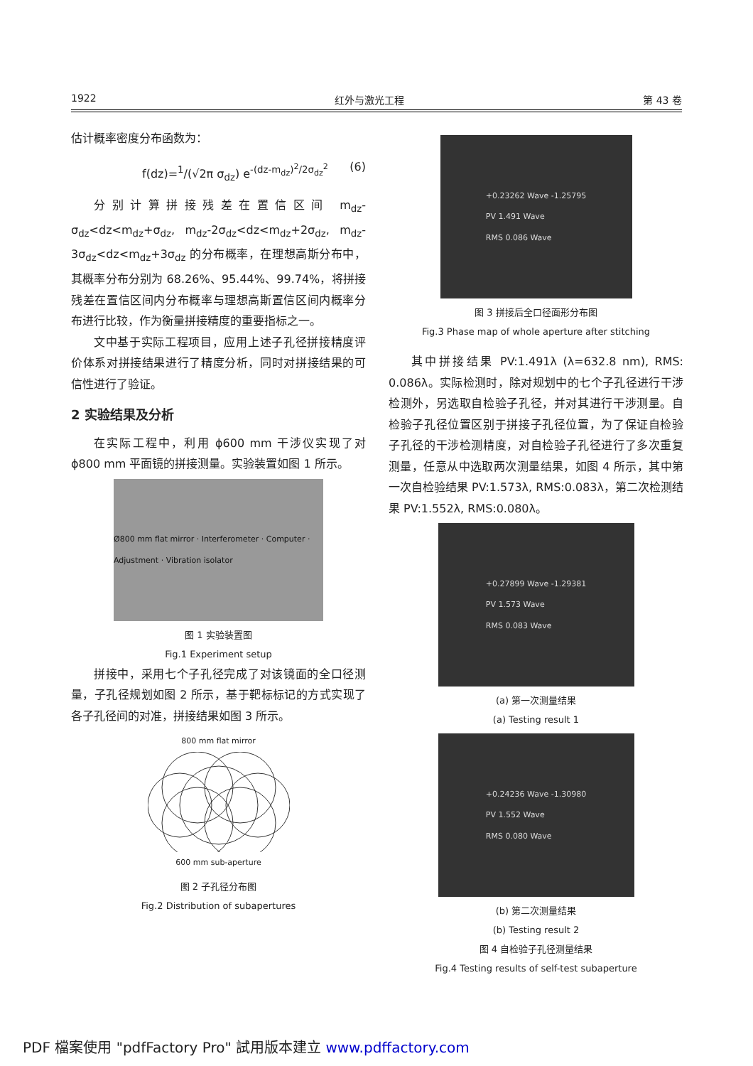1922 红外与激光工程 第 43 卷
估计概率密度分布函数为：
f(dz)=<sup>1</sup>/(√2π σ<sub>dz</sub>) e<sup>-(dz-m<sub>dz</sub>)<sup>2</sup>/2σ<sub>dz</sub><sup>2</sup></sup> (6)
分别计算拼接残差在置信区间 m<sub>dz</sub>-σ<sub>dz</sub><dz<m<sub>dz</sub>+σ<sub>dz</sub>, m<sub>dz</sub>-2σ<sub>dz</sub><dz<m<sub>dz</sub>+2σ<sub>dz</sub>, m<sub>dz</sub>-3σ<sub>dz</sub><dz<m<sub>dz</sub>+3σ<sub>dz</sub> 的分布概率，在理想高斯分布中，其概率分布分别为 68.26%、95.44%、99.74%，将拼接残差在置信区间内分布概率与理想高斯置信区间内概率分布进行比较，作为衡量拼接精度的重要指标之一。
文中基于实际工程项目，应用上述子孔径拼接精度评价体系对拼接结果进行了精度分析，同时对拼接结果的可信性进行了验证。
2 实验结果及分析
在实际工程中，利用 ϕ600 mm 干涉仪实现了对 ϕ800 mm 平面镜的拼接测量。实验装置如图 1 所示。
Ø800 mm flat mirror · Interferometer · Computer · Adjustment · Vibration isolator
图 1 实验装置图
Fig.1 Experiment setup
拼接中，采用七个子孔径完成了对该镜面的全口径测量，子孔径规划如图 2 所示，基于靶标标记的方式实现了各子孔径间的对准，拼接结果如图 3 所示。
800 mm flat mirror
600 mm sub-aperture
图 2 子孔径分布图
Fig.2 Distribution of subapertures
+0.23262 Wave -1.25795
PV 1.491 Wave
RMS 0.086 Wave
图 3 拼接后全口径面形分布图
Fig.3 Phase map of whole aperture after stitching
其中拼接结果 PV:1.491λ (λ=632.8 nm), RMS: 0.086λ。实际检测时，除对规划中的七个子孔径进行干涉检测外，另选取自检验子孔径，并对其进行干涉测量。自检验子孔径位置区别于拼接子孔径位置，为了保证自检验子孔径的干涉检测精度，对自检验子孔径进行了多次重复测量，任意从中选取两次测量结果，如图 4 所示，其中第一次自检验结果 PV:1.573λ, RMS:0.083λ，第二次检测结果 PV:1.552λ, RMS:0.080λ。
+0.27899 Wave -1.29381
PV 1.573 Wave
RMS 0.083 Wave
(a) 第一次测量结果
(a) Testing result 1
+0.24236 Wave -1.30980
PV 1.552 Wave
RMS 0.080 Wave
(b) 第二次测量结果
(b) Testing result 2
图 4 自检验子孔径测量结果
Fig.4 Testing results of self-test subaperture
PDF 檔案使用 "pdfFactory Pro" 試用版本建立 www.pdffactory.com